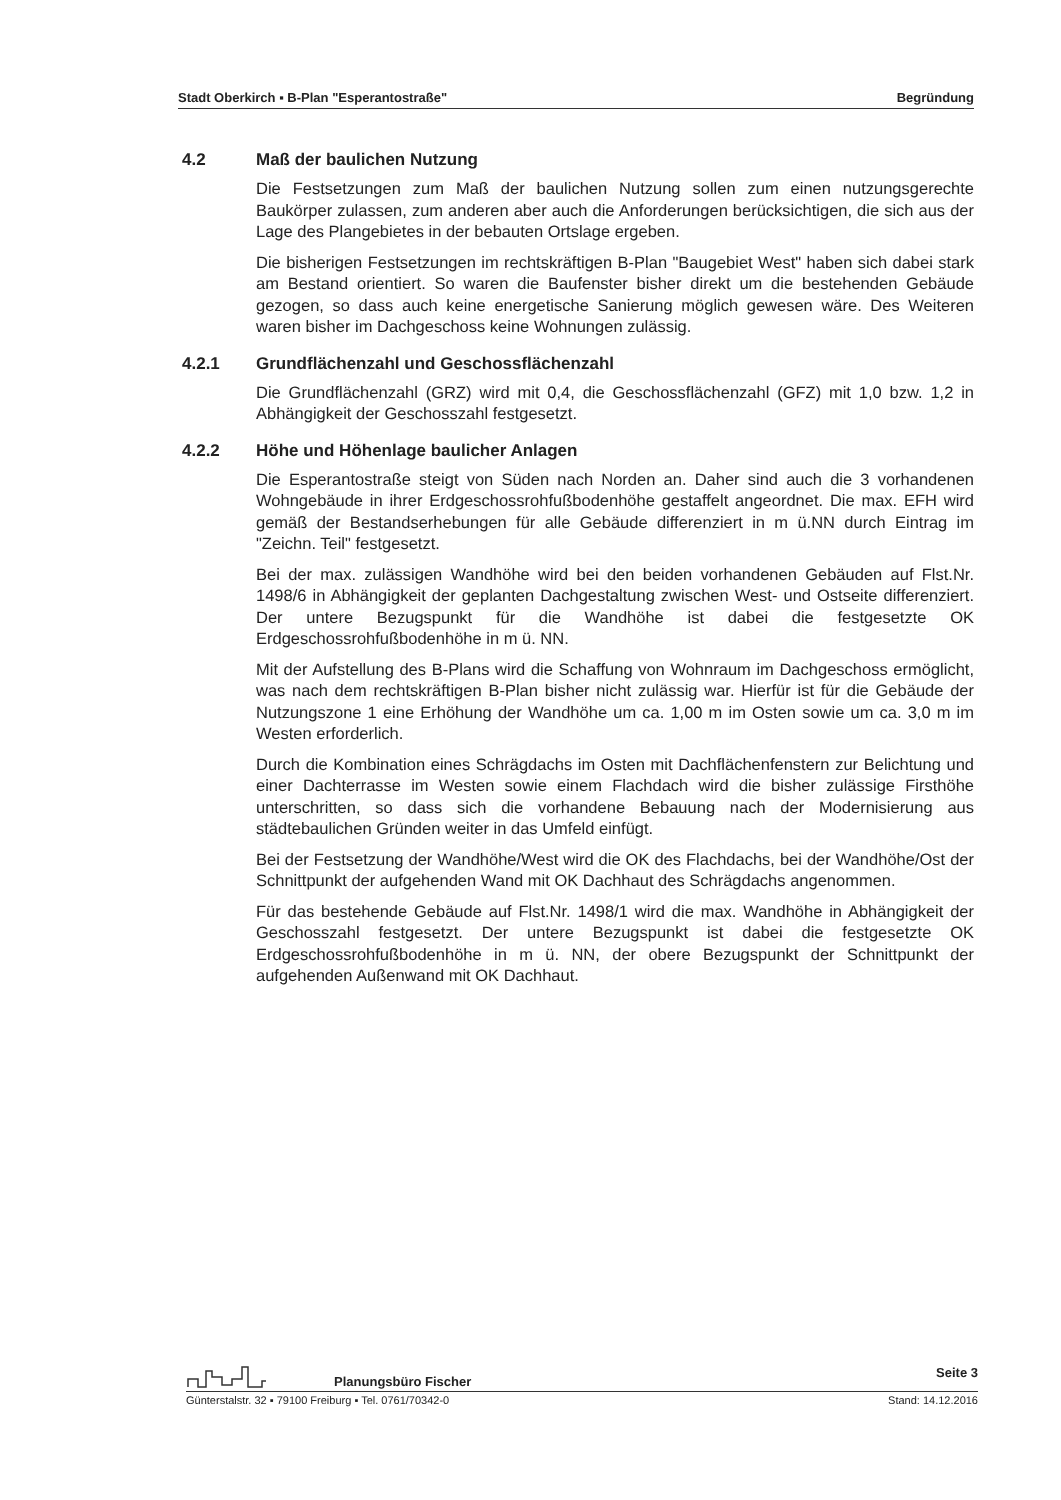Stadt Oberkirch ▪ B-Plan "Esperantostraße" Begründung
4.2 Maß der baulichen Nutzung
Die Festsetzungen zum Maß der baulichen Nutzung sollen zum einen nutzungsgerechte Baukörper zulassen, zum anderen aber auch die Anforderungen berücksichtigen, die sich aus der Lage des Plangebietes in der bebauten Ortslage ergeben.
Die bisherigen Festsetzungen im rechtskräftigen B-Plan "Baugebiet West" haben sich dabei stark am Bestand orientiert. So waren die Baufenster bisher direkt um die bestehenden Gebäude gezogen, so dass auch keine energetische Sanierung möglich gewesen wäre. Des Weiteren waren bisher im Dachgeschoss keine Wohnungen zulässig.
4.2.1 Grundflächenzahl und Geschossflächenzahl
Die Grundflächenzahl (GRZ) wird mit 0,4, die Geschossflächenzahl (GFZ) mit 1,0 bzw. 1,2 in Abhängigkeit der Geschosszahl festgesetzt.
4.2.2 Höhe und Höhenlage baulicher Anlagen
Die Esperantostraße steigt von Süden nach Norden an. Daher sind auch die 3 vorhandenen Wohngebäude in ihrer Erdgeschossrohfußbodenhöhe gestaffelt angeordnet. Die max. EFH wird gemäß der Bestandserhebungen für alle Gebäude differenziert in m ü.NN durch Eintrag im "Zeichn. Teil" festgesetzt.
Bei der max. zulässigen Wandhöhe wird bei den beiden vorhandenen Gebäuden auf Flst.Nr. 1498/6 in Abhängigkeit der geplanten Dachgestaltung zwischen West- und Ostseite differenziert. Der untere Bezugspunkt für die Wandhöhe ist dabei die festgesetzte OK Erdgeschossrohfußbodenhöhe in m ü. NN.
Mit der Aufstellung des B-Plans wird die Schaffung von Wohnraum im Dachgeschoss ermöglicht, was nach dem rechtskräftigen B-Plan bisher nicht zulässig war. Hierfür ist für die Gebäude der Nutzungszone 1 eine Erhöhung der Wandhöhe um ca. 1,00 m im Osten sowie um ca. 3,0 m im Westen erforderlich.
Durch die Kombination eines Schrägdachs im Osten mit Dachflächenfenstern zur Belichtung und einer Dachterrasse im Westen sowie einem Flachdach wird die bisher zulässige Firsthöhe unterschritten, so dass sich die vorhandene Bebauung nach der Modernisierung aus städtebaulichen Gründen weiter in das Umfeld einfügt.
Bei der Festsetzung der Wandhöhe/West wird die OK des Flachdachs, bei der Wandhöhe/Ost der Schnittpunkt der aufgehenden Wand mit OK Dachhaut des Schrägdachs angenommen.
Für das bestehende Gebäude auf Flst.Nr. 1498/1 wird die max. Wandhöhe in Abhängigkeit der Geschosszahl festgesetzt. Der untere Bezugspunkt ist dabei die festgesetzte OK Erdgeschossrohfußbodenhöhe in m ü. NN, der obere Bezugspunkt der Schnittpunkt der aufgehenden Außenwand mit OK Dachhaut.
Planungsbüro Fischer Seite 3
Günterstalstr. 32 ▪ 79100 Freiburg ▪ Tel. 0761/70342-0 Stand: 14.12.2016